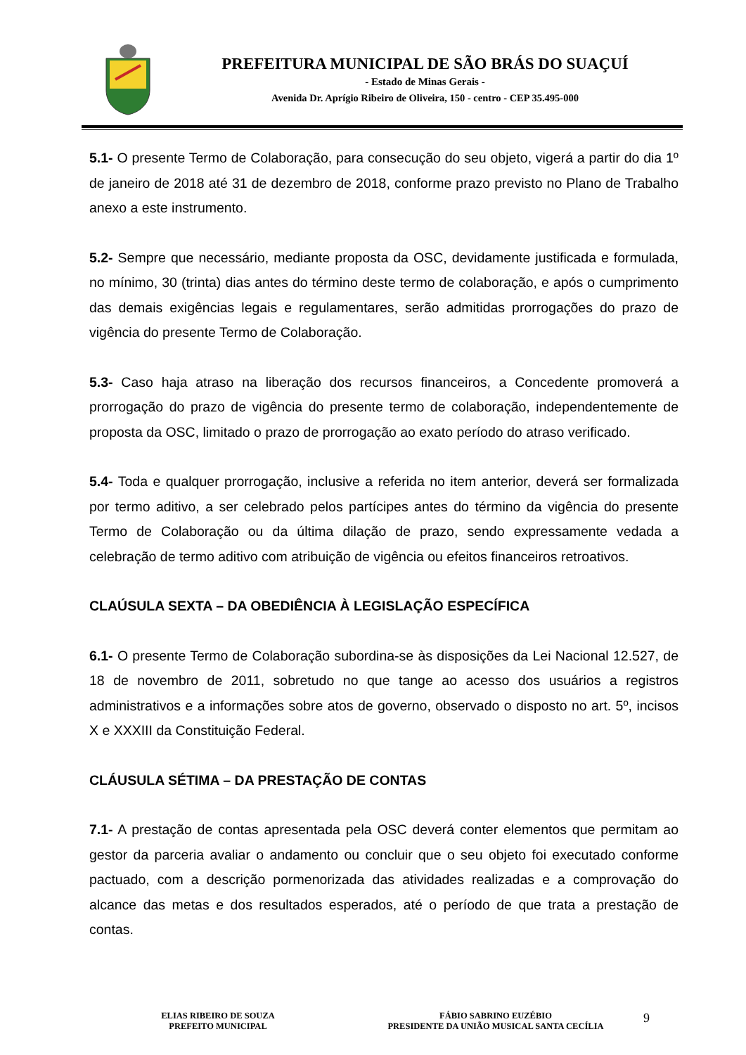PREFEITURA MUNICIPAL DE SÃO BRÁS DO SUAÇUÍ
- Estado de Minas Gerais -
Avenida Dr. Aprígio Ribeiro de Oliveira, 150 - centro - CEP 35.495-000
5.1- O presente Termo de Colaboração, para consecução do seu objeto, vigerá a partir do dia 1º de janeiro de 2018 até 31 de dezembro de 2018, conforme prazo previsto no Plano de Trabalho anexo a este instrumento.
5.2- Sempre que necessário, mediante proposta da OSC, devidamente justificada e formulada, no mínimo, 30 (trinta) dias antes do término deste termo de colaboração, e após o cumprimento das demais exigências legais e regulamentares, serão admitidas prorrogações do prazo de vigência do presente Termo de Colaboração.
5.3- Caso haja atraso na liberação dos recursos financeiros, a Concedente promoverá a prorrogação do prazo de vigência do presente termo de colaboração, independentemente de proposta da OSC, limitado o prazo de prorrogação ao exato período do atraso verificado.
5.4- Toda e qualquer prorrogação, inclusive a referida no item anterior, deverá ser formalizada por termo aditivo, a ser celebrado pelos partícipes antes do término da vigência do presente Termo de Colaboração ou da última dilação de prazo, sendo expressamente vedada a celebração de termo aditivo com atribuição de vigência ou efeitos financeiros retroativos.
CLAÚSULA SEXTA – DA OBEDIÊNCIA À LEGISLAÇÃO ESPECÍFICA
6.1- O presente Termo de Colaboração subordina-se às disposições da Lei Nacional 12.527, de 18 de novembro de 2011, sobretudo no que tange ao acesso dos usuários a registros administrativos e a informações sobre atos de governo, observado o disposto no art. 5º, incisos X e XXXIII da Constituição Federal.
CLÁUSULA SÉTIMA – DA PRESTAÇÃO DE CONTAS
7.1- A prestação de contas apresentada pela OSC deverá conter elementos que permitam ao gestor da parceria avaliar o andamento ou concluir que o seu objeto foi executado conforme pactuado, com a descrição pormenorizada das atividades realizadas e a comprovação do alcance das metas e dos resultados esperados, até o período de que trata a prestação de contas.
ELIAS RIBEIRO DE SOUZA
PREFEITO MUNICIPAL
FÁBIO SABRINO EUZÉBIO
PRESIDENTE DA UNIÃO MUSICAL SANTA CECÍLIA
9